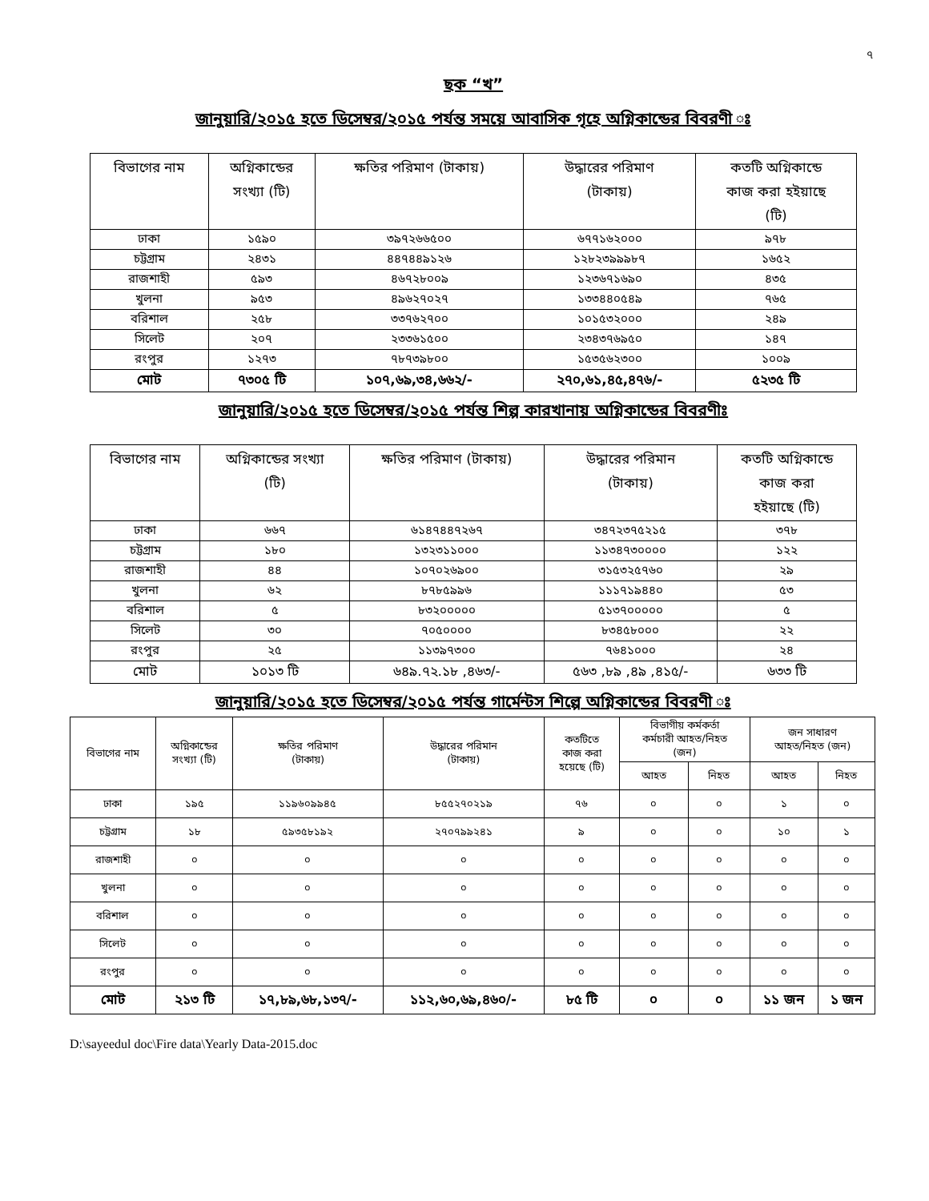৭
ছক “খ”
জানুয়ারি/২০১৫ হতে ডিসেম্বর/২০১৫ পর্যন্ত সময়ে আবাসিক গৃহে অগ্নিকান্ডের বিবরণী ঃ
| বিভাগের নাম | অগ্নিকান্ডের সংখ্যা (টি) | ক্ষতির পরিমাণ (টাকায়) | উদ্ধারের পরিমাণ (টাকায়) | কতটি অগ্নিকান্ডে কাজ করা হইয়াছে (টি) |
| --- | --- | --- | --- | --- |
| ঢাকা | ১৫৯০ | ৩৯৭২৬৬৫০০ | ৬৭৭১৬২০০০ | ৯৭৮ |
| চট্টগ্রাম | ২৪৩১ | ৪৪৭৪৪৯১২৬ | ১২৮২৩৯৯৯৮৭ | ১৬৫২ |
| রাজশাহী | ৫৯৩ | ৪৬৭২৮০০৯ | ১২৩৬৭১৬৯০ | ৪৩৫ |
| খুলনা | ৯৫৩ | ৪৯৬২৭০২৭ | ১৩৩৪৪০৫৪৯ | ৭৬৫ |
| বরিশাল | ২৫৮ | ৩৩৭৬২৭০০ | ১০১৫৩২০০০ | ২৪৯ |
| সিলেট | ২০৭ | ২৩৩৬১৫০০ | ২৩৪৩৭৬৯৫০ | ১৪৭ |
| রংপুর | ১২৭৩ | ৭৮৭৩৯৮০০ | ১৫৩৫৬২৩০০ | ১০০৯ |
| মোট | ৭৩০৫ টি | ১০৭,৬৯,৩৪,৬৬২/- | ২৭০,৬১,৪৫,৪৭৬/- | ৫২৩৫ টি |
জানুয়ারি/২০১৫ হতে ডিসেম্বর/২০১৫ পর্যন্ত শিল্প কারখানায় অগ্নিকান্ডের বিবরণীঃ
| বিভাগের নাম | অগ্নিকান্ডের সংখ্যা (টি) | ক্ষতির পরিমাণ (টাকায়) | উদ্ধারের পরিমান (টাকায়) | কতটি অগ্নিকান্ডে কাজ করা হইয়াছে (টি) |
| --- | --- | --- | --- | --- |
| ঢাকা | ৬৬৭ | ৬১৪৭৪৪৭২৬৭ | ৩৪৭২৩৭৫২১৫ | ৩৭৮ |
| চট্টগ্রাম | ১৮০ | ১৩২৩১১০০০ | ১১৩৪৭৩০০০০ | ১২২ |
| রাজশাহী | ৪৪ | ১০৭০২৬৯০০ | ৩১৫৩২৫৭৬০ | ২৯ |
| খুলনা | ৬২ | ৮৭৮৫৯৯৬ | ১১১৭১৯৪৪০ | ৫৩ |
| বরিশাল | ৫ | ৮৩২০০০০০ | ৫১৩৭০০০০০ | ৫ |
| সিলেট | ৩০ | ৭০৫০০০০ | ৮৩৪৫৮০০০ | ২২ |
| রংপুর | ২৫ | ১১৩৯৭৩০০ | ৭৬৪১০০০ | ২৪ |
| মোট | ১০১৩ টি | ৬৪৯.৭২.১৮ ,৪৬৩/- | ৫৬৩ ,৮৯ ,৪৯ ,৪১৫/- | ৬৩৩ টি |
জানুয়ারি/২০১৫ হতে ডিসেম্বর/২০১৫ পর্যন্ত গার্মেন্টস শিল্পে অগ্নিকান্ডের বিবরণী ঃ
| বিভাগের নাম | অগ্নিকান্ডের সংখ্যা (টি) | ক্ষতির পরিমাণ (টাকায়) | উদ্ধারের পরিমান (টাকায়) | কতটিতে কাজ করা হয়েছে (টি) | বিভাগীয় কর্মকর্তা কর্মচারী আহত/নিহত (জন) | | জন সাধারণ আহত/নিহত (জন) | |
| | | | | | আহত | নিহত | আহত | নিহত |
| ঢাকা | ১৯৫ | ১১৯৬০৯৯৪৫ | ৮৫৫২৭০২১৯ | ৭৬ | ০ | ০ | ১ | ০ |
| চট্টগ্রাম | ১৮ | ৫৯৩৫৮১৯২ | ২৭০৭৯৯২৪১ | ৯ | ০ | ০ | ১০ | ১ |
| রাজশাহী | ০ | ০ | ০ | ০ | ০ | ০ | ০ | ০ |
| খুলনা | ০ | ০ | ০ | ০ | ০ | ০ | ০ | ০ |
| বরিশাল | ০ | ০ | ০ | ০ | ০ | ০ | ০ | ০ |
| সিলেট | ০ | ০ | ০ | ০ | ০ | ০ | ০ | ০ |
| রংপুর | ০ | ০ | ০ | ০ | ০ | ০ | ০ | ০ |
| মোট | ২১৩ টি | ১৭,৮৯,৬৮,১৩৭/- | ১১২,৬০,৬৯,৪৬০/- | ৮৫ টি | ০ | ০ | ১১ জন | ১ জন |
D:\sayeedul doc\Fire data\Yearly Data-2015.doc